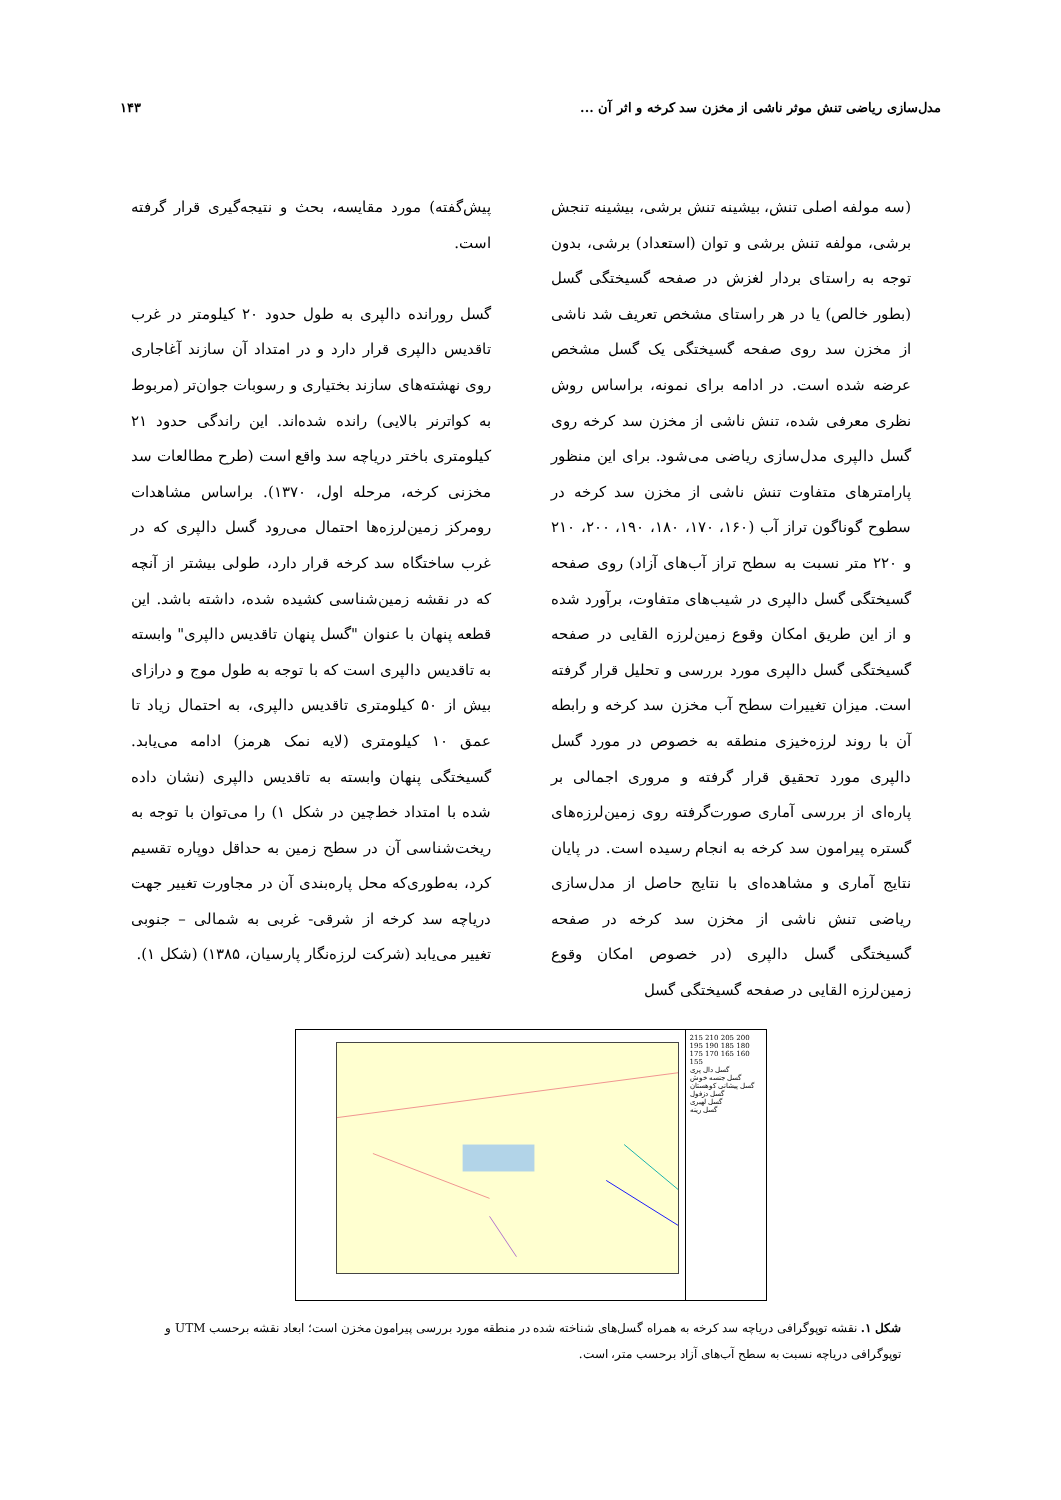مدل‌سازی ریاضی تنش موثر ناشی از مخزن سد کرخه و اثر آن ... ۱۴۳
(سه مولفه اصلی تنش، بیشینه تنش برشی، بیشینه تنجش برشی، مولفه تنش برشی و توان (استعداد) برشی، بدون توجه به راستای بردار لغزش در صفحه گسیختگی گسل (بطور خالص) یا در هر راستای مشخص تعریف شد ناشی از مخزن سد روی صفحه گسیختگی یک گسل مشخص عرضه شده است. در ادامه برای نمونه، براساس روش نظری معرفی شده، تنش ناشی از مخزن سد کرخه روی گسل دالپری مدل‌سازی ریاضی می‌شود. برای این منظور پارامترهای متفاوت تنش ناشی از مخزن سد کرخه در سطوح گوناگون تراز آب (۱۶۰، ۱۷۰، ۱۸۰، ۱۹۰، ۲۰۰، ۲۱۰ و ۲۲۰ متر نسبت به سطح تراز آب‌های آزاد) روی صفحه گسیختگی گسل دالپری در شیب‌های متفاوت، برآورد شده و از این طریق امکان وقوع زمین‌لرزه القایی در صفحه گسیختگی گسل دالپری مورد بررسی و تحلیل قرار گرفته است. میزان تغییرات سطح آب مخزن سد کرخه و رابطه آن با روند لرزه‌خیزی منطقه به خصوص در مورد گسل دالپری مورد تحقیق قرار گرفته و مروری اجمالی بر پاره‌ای از بررسی آماری صورت‌گرفته روی زمین‌لرزه‌های گستره پیرامون سد کرخه به انجام رسیده است. در پایان نتایج آماری و مشاهده‌ای با نتایج حاصل از مدل‌سازی ریاضی تنش ناشی از مخزن سد کرخه در صفحه گسیختگی گسل دالپری (در خصوص امکان وقوع زمین‌لرزه القایی در صفحه گسیختگی گسل
پیش‌گفته) مورد مقایسه، بحث و نتیجه‌گیری قرار گرفته است.
گسل رورانده دالپری به طول حدود ۲۰ کیلومتر در غرب تاقدیس دالپری قرار دارد و در امتداد آن سازند آغاجاری روی نهشته‌های سازند بختیاری و رسوبات جوان‌تر (مربوط به کواترنر بالایی) رانده شده‌اند. این راندگی حدود ۲۱ کیلومتری باختر دریاچه سد واقع است (طرح مطالعات سد مخزنی کرخه، مرحله اول، ۱۳۷۰). براساس مشاهدات رومرکز زمین‌لرزه‌ها احتمال می‌رود گسل دالپری که در غرب ساختگاه سد کرخه قرار دارد، طولی بیشتر از آنچه که در نقشه زمین‌شناسی کشیده شده، داشته باشد. این قطعه پنهان با عنوان "گسل پنهان تاقدیس دالپری" وابسته به تاقدیس دالپری است که با توجه به طول موج و درازای بیش از ۵۰ کیلومتری تاقدیس دالپری، به احتمال زیاد تا عمق ۱۰ کیلومتری (لایه نمک هرمز) ادامه می‌یابد. گسیختگی پنهان وابسته به تاقدیس دالپری (نشان داده شده با امتداد خط‌چین در شکل ۱) را می‌توان با توجه به ریخت‌شناسی آن در سطح زمین به حداقل دوپاره تقسیم کرد، به‌طوری‌که محل پاره‌بندی آن در مجاورت تغییر جهت دریاچه سد کرخه از شرقی- غربی به شمالی – جنوبی تغییر می‌یابد (شرکت لرزه‌نگار پارسیان، ۱۳۸۵) (شکل ۱).
215 210 205 200 195 190 185 180 175 170 165 160 155
گسل دال پری
گسل جنسه خوش
گسل پیشانی کوهستان
گسل دزفول
گسل لهبری
گسل رینه
شکل ۱. نقشه توپوگرافی دریاچه سد کرخه به همراه گسل‌های شناخته شده در منطقه مورد بررسی پیرامون مخزن است؛ ابعاد نقشه برحسب UTM و توپوگرافی دریاچه نسبت به سطح آب‌های آزاد برحسب متر، است.